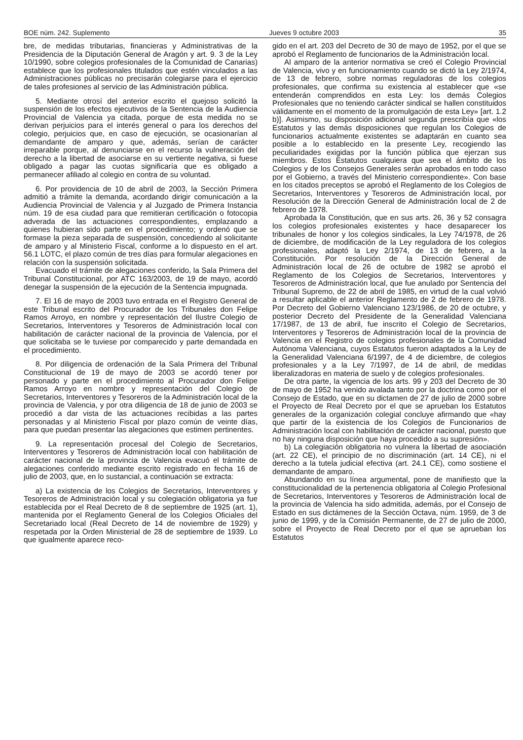BOE núm. 242. Suplemento Jueves 9 octubre 2003 35
bre, de medidas tributarias, financieras y Administrativas de la Presidencia de la Diputación General de Aragón y art. 9. 3 de la Ley 10/1990, sobre colegios profesionales de la Comunidad de Canarias) establece que los profesionales titulados que estén vinculados a las Administraciones públicas no precisarán colegiarse para el ejercicio de tales profesiones al servicio de las Administración pública.
5. Mediante otrosí del anterior escrito el quejoso solicitó la suspensión de los efectos ejecutivos de la Sentencia de la Audiencia Provincial de Valencia ya citada, porque de esta medida no se derivan perjuicios para el interés general o para los derechos del colegio, perjuicios que, en caso de ejecución, se ocasionarían al demandante de amparo y que, además, serían de carácter irreparable porque, al denunciarse en el recurso la vulneración del derecho a la libertad de asociarse en su vertiente negativa, si fuese obligado a pagar las cuotas significaría que es obligado a permanecer afiliado al colegio en contra de su voluntad.
6. Por providencia de 10 de abril de 2003, la Sección Primera admitió a trámite la demanda, acordando dirigir comunicación a la Audiencia Provincial de Valencia y al Juzgado de Primera Instancia núm. 19 de esa ciudad para que remitieran certificación o fotocopia adverada de las actuaciones correspondientes, emplazando a quienes hubieran sido parte en el procedimiento; y ordenó que se formase la pieza separada de suspensión, concediendo al solicitante de amparo y al Ministerio Fiscal, conforme a lo dispuesto en el art. 56.1 LOTC, el plazo común de tres días para formular alegaciones en relación con la suspensión solicitada.
Evacuado el trámite de alegaciones conferido, la Sala Primera del Tribunal Constitucional, por ATC 163/2003, de 19 de mayo, acordó denegar la suspensión de la ejecución de la Sentencia impugnada.
7. El 16 de mayo de 2003 tuvo entrada en el Registro General de este Tribunal escrito del Procurador de los Tribunales don Felipe Ramos Arroyo, en nombre y representación del Ilustre Colegio de Secretarios, Interventores y Tesoreros de Administración local con habilitación de carácter nacional de la provincia de Valencia, por el que solicitaba se le tuviese por comparecido y parte demandada en el procedimiento.
8. Por diligencia de ordenación de la Sala Primera del Tribunal Constitucional de 19 de mayo de 2003 se acordó tener por personado y parte en el procedimiento al Procurador don Felipe Ramos Arroyo en nombre y representación del Colegio de Secretarios, Interventores y Tesoreros de la Administración local de la provincia de Valencia, y por otra diligencia de 18 de junio de 2003 se procedió a dar vista de las actuaciones recibidas a las partes personadas y al Ministerio Fiscal por plazo común de veinte días, para que puedan presentar las alegaciones que estimen pertinentes.
9. La representación procesal del Colegio de Secretarios, Interventores y Tesoreros de Administración local con habilitación de carácter nacional de la provincia de Valencia evacuó el trámite de alegaciones conferido mediante escrito registrado en fecha 16 de julio de 2003, que, en lo sustancial, a continuación se extracta:
a) La existencia de los Colegios de Secretarios, Interventores y Tesoreros de Administración local y su colegiación obligatoria ya fue establecida por el Real Decreto de 8 de septiembre de 1925 (art. 1), mantenida por el Reglamento General de los Colegios Oficiales del Secretariado local (Real Decreto de 14 de noviembre de 1929) y respetada por la Orden Ministerial de 28 de septiembre de 1939. Lo que igualmente aparece reco-
gido en el art. 203 del Decreto de 30 de mayo de 1952, por el que se aprobó el Reglamento de funcionarios de la Administración local.
Al amparo de la anterior normativa se creó el Colegio Provincial de Valencia, vivo y en funcionamiento cuando se dictó la Ley 2/1974, de 13 de febrero, sobre normas reguladoras de los colegios profesionales, que confirma su existencia al establecer que «se entenderán comprendidos en esta Ley: los demás Colegios Profesionales que no teniendo carácter sindical se hallen constituidos válidamente en el momento de la promulgación de esta Ley» [art. 1.2 b)]. Asimismo, su disposición adicional segunda prescribía que «los Estatutos y las demás disposiciones que regulan los Colegios de funcionarios actualmente existentes se adaptarán en cuanto sea posible a lo establecido en la presente Ley, recogiendo las peculiaridades exigidas por la función pública que ejerzan sus miembros. Estos Estatutos cualquiera que sea el ámbito de los Colegios y de los Consejos Generales serán aprobados en todo caso por el Gobierno, a través del Ministerio correspondiente». Con base en los citados preceptos se aprobó el Reglamento de los Colegios de Secretarios, Interventores y Tesoreros de Administración local, por Resolución de la Dirección General de Administración local de 2 de febrero de 1978.
Aprobada la Constitución, que en sus arts. 26, 36 y 52 consagra los colegios profesionales existentes y hace desaparecer los tribunales de honor y los colegios sindicales, la Ley 74/1978, de 26 de diciembre, de modificación de la Ley reguladora de los colegios profesionales, adaptó la Ley 2/1974, de 13 de febrero, a la Constitución. Por resolución de la Dirección General de Administración local de 26 de octubre de 1982 se aprobó el Reglamento de los Colegios de Secretarios, Interventores y Tesoreros de Administración local, que fue anulado por Sentencia del Tribunal Supremo, de 22 de abril de 1985, en virtud de la cual volvió a resultar aplicable el anterior Reglamento de 2 de febrero de 1978. Por Decreto del Gobierno Valenciano 123/1986, de 20 de octubre, y posterior Decreto del Presidente de la Generalidad Valenciana 17/1987, de 13 de abril, fue inscrito el Colegio de Secretarios, Interventores y Tesoreros de Administración local de la provincia de Valencia en el Registro de colegios profesionales de la Comunidad Autónoma Valenciana, cuyos Estatutos fueron adaptados a la Ley de la Generalidad Valenciana 6/1997, de 4 de diciembre, de colegios profesionales y a la Ley 7/1997, de 14 de abril, de medidas liberalizadoras en materia de suelo y de colegios profesionales.
De otra parte, la vigencia de los arts. 99 y 203 del Decreto de 30 de mayo de 1952 ha venido avalada tanto por la doctrina como por el Consejo de Estado, que en su dictamen de 27 de julio de 2000 sobre el Proyecto de Real Decreto por el que se aprueban los Estatutos generales de la organización colegial concluye afirmando que «hay que partir de la existencia de los Colegios de Funcionarios de Administración local con habilitación de carácter nacional, puesto que no hay ninguna disposición que haya procedido a su supresión».
b) La colegiación obligatoria no vulnera la libertad de asociación (art. 22 CE), el principio de no discriminación (art. 14 CE), ni el derecho a la tutela judicial efectiva (art. 24.1 CE), como sostiene el demandante de amparo.
Abundando en su línea argumental, pone de manifiesto que la constitucionalidad de la pertenencia obligatoria al Colegio Profesional de Secretarios, Interventores y Tesoreros de Administración local de la provincia de Valencia ha sido admitida, además, por el Consejo de Estado en sus dictámenes de la Sección Octava, núm. 1959, de 3 de junio de 1999, y de la Comisión Permanente, de 27 de julio de 2000, sobre el Proyecto de Real Decreto por el que se aprueban los Estatutos